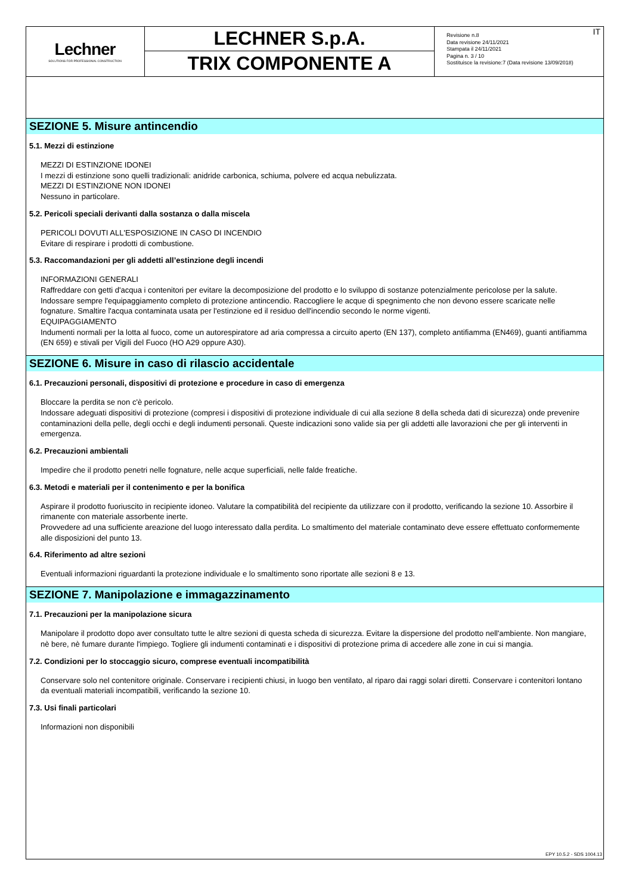Lechner
SOLUTIONS FOR PROFESSIONAL CONSTRUCTION
LECHNER S.p.A.
TRIX COMPONENTE A
Revisione n.8
Data revisione 24/11/2021
Stampata il 24/11/2021
Pagina n. 3 / 10
Sostituisce la revisione:7 (Data revisione 13/09/2018)
IT
SEZIONE 5. Misure antincendio
5.1. Mezzi di estinzione
MEZZI DI ESTINZIONE IDONEI
I mezzi di estinzione sono quelli tradizionali: anidride carbonica, schiuma, polvere ed acqua nebulizzata.
MEZZI DI ESTINZIONE NON IDONEI
Nessuno in particolare.
5.2. Pericoli speciali derivanti dalla sostanza o dalla miscela
PERICOLI DOVUTI ALL'ESPOSIZIONE IN CASO DI INCENDIO
Evitare di respirare i prodotti di combustione.
5.3. Raccomandazioni per gli addetti all’estinzione degli incendi
INFORMAZIONI GENERALI
Raffreddare con getti d'acqua i contenitori per evitare la decomposizione del prodotto e lo sviluppo di sostanze potenzialmente pericolose per la salute. Indossare sempre l'equipaggiamento completo di protezione antincendio. Raccogliere le acque di spegnimento che non devono essere scaricate nelle fognature. Smaltire l'acqua contaminata usata per l'estinzione ed il residuo dell'incendio secondo le norme vigenti.
EQUIPAGGIAMENTO
Indumenti normali per la lotta al fuoco, come un autorespiratore ad aria compressa a circuito aperto (EN 137), completo antifiamma (EN469), guanti antifiamma (EN 659) e stivali per Vigili del Fuoco (HO A29 oppure A30).
SEZIONE 6. Misure in caso di rilascio accidentale
6.1. Precauzioni personali, dispositivi di protezione e procedure in caso di emergenza
Bloccare la perdita se non c'è pericolo.
Indossare adeguati dispositivi di protezione (compresi i dispositivi di protezione individuale di cui alla sezione 8 della scheda dati di sicurezza) onde prevenire contaminazioni della pelle, degli occhi e degli indumenti personali. Queste indicazioni sono valide sia per gli addetti alle lavorazioni che per gli interventi in emergenza.
6.2. Precauzioni ambientali
Impedire che il prodotto penetri nelle fognature, nelle acque superficiali, nelle falde freatiche.
6.3. Metodi e materiali per il contenimento e per la bonifica
Aspirare il prodotto fuoriuscito in recipiente idoneo. Valutare la compatibilità del recipiente da utilizzare con il prodotto, verificando la sezione 10. Assorbire il rimanente con materiale assorbente inerte.
Provvedere ad una sufficiente areazione del luogo interessato dalla perdita. Lo smaltimento del materiale contaminato deve essere effettuato conformemente alle disposizioni del punto 13.
6.4. Riferimento ad altre sezioni
Eventuali informazioni riguardanti la protezione individuale e lo smaltimento sono riportate alle sezioni 8 e 13.
SEZIONE 7. Manipolazione e immagazzinamento
7.1. Precauzioni per la manipolazione sicura
Manipolare il prodotto dopo aver consultato tutte le altre sezioni di questa scheda di sicurezza. Evitare la dispersione del prodotto nell'ambiente. Non mangiare, nè bere, nè fumare durante l'impiego. Togliere gli indumenti contaminati e i dispositivi di protezione prima di accedere alle zone in cui si mangia.
7.2. Condizioni per lo stoccaggio sicuro, comprese eventuali incompatibilità
Conservare solo nel contenitore originale. Conservare i recipienti chiusi, in luogo ben ventilato, al riparo dai raggi solari diretti. Conservare i contenitori lontano da eventuali materiali incompatibili, verificando la sezione 10.
7.3. Usi finali particolari
Informazioni non disponibili
EPY 10.5.2 - SDS 1004.13